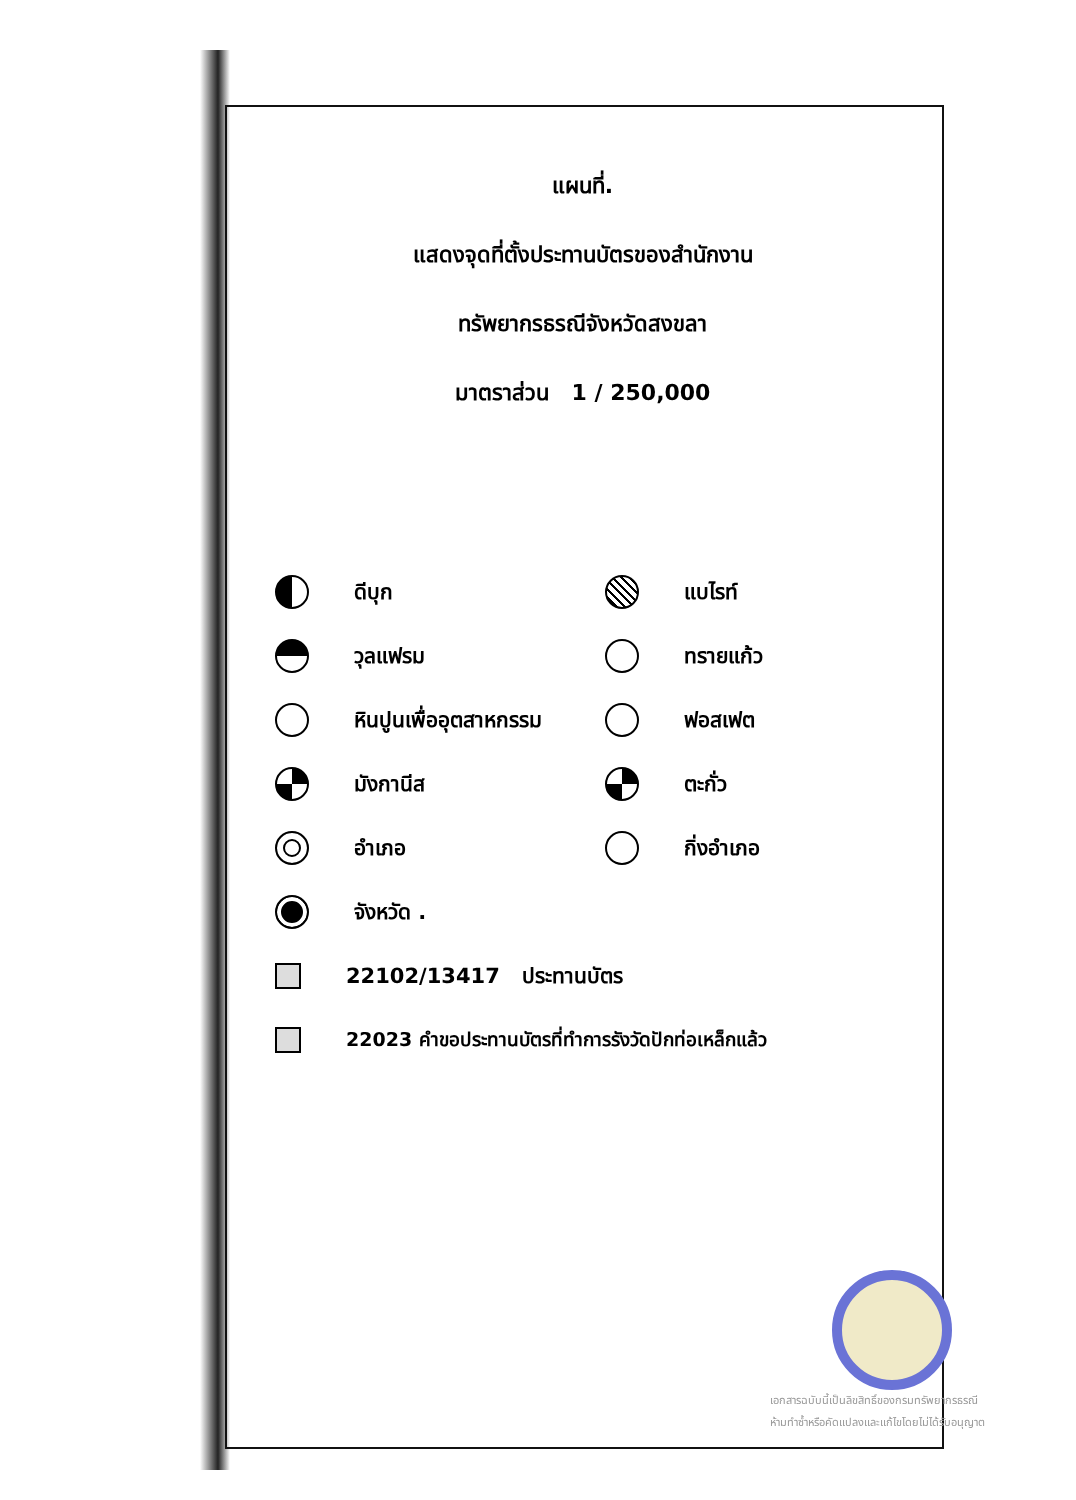แผนที่.
แสดงจุดที่ตั้งประทานบัตรของสำนักงาน
ทรัพยากรธรณีจังหวัดสงขลา
มาตราส่วน 1 / 250,000
ดีบุก แบไรท์
วุลแฟรม ทรายแก้ว
หินปูนเพื่ออุตสาหกรรม ฟอสเฟต
มังกานีส ตะกั่ว
อำเภอ กิ่งอำเภอ
จังหวัด .
22102/13417 ประทานบัตร
22023 คำขอประทานบัตรที่ทำการรังวัดปักท่อเหล็กแล้ว
เอกสารฉบับนี้เป็นลิขสิทธิ์ของกรมทรัพยากรธรณี
ห้ามทำซ้ำหรือคัดแปลงและแก้ไขโดยไม่ได้รับอนุญาต